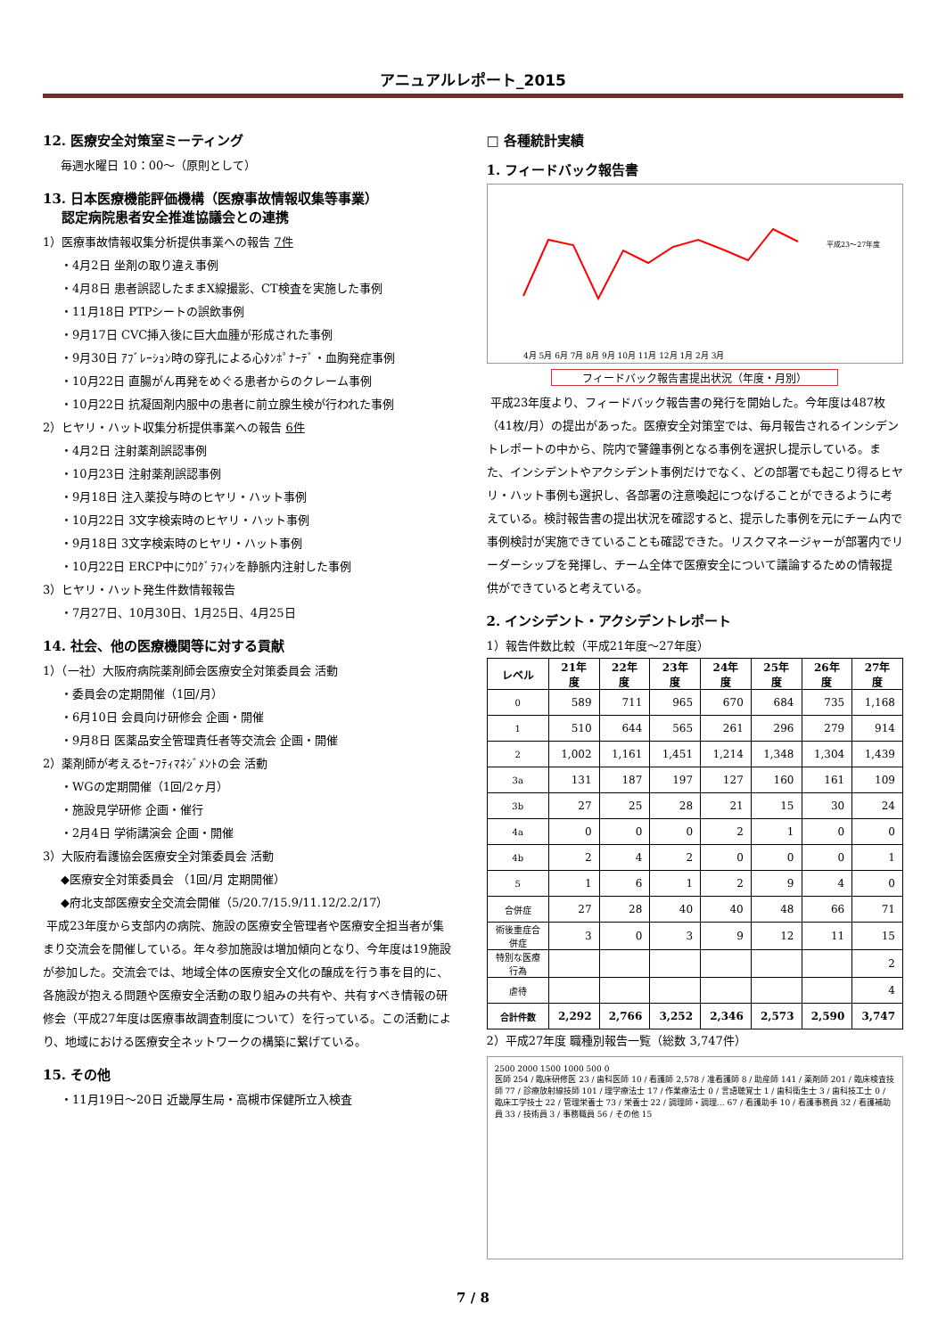アニュアルレポート_2015
12. 医療安全対策室ミーティング
毎週水曜日 10：00～（原則として）
13. 日本医療機能評価機構（医療事故情報収集等事業）
認定病院患者安全推進協議会との連携
1）医療事故情報収集分析提供事業への報告 7件
・4月2日 坐剤の取り違え事例
・4月8日 患者誤認したままX線撮影、CT検査を実施した事例
・11月18日 PTPシートの誤飲事例
・9月17日 CVC挿入後に巨大血腫が形成された事例
・9月30日 ｱﾌﾞﾚｰｼｮﾝ時の穿孔による心ﾀﾝﾎﾟﾅｰﾃﾞ・血胸発症事例
・10月22日 直腸がん再発をめぐる患者からのクレーム事例
・10月22日 抗凝固剤内服中の患者に前立腺生検が行われた事例
2）ヒヤリ・ハット収集分析提供事業への報告 6件
・4月2日 注射薬剤誤認事例
・10月23日 注射薬剤誤認事例
・9月18日 注入薬投与時のヒヤリ・ハット事例
・10月22日 3文字検索時のヒヤリ・ハット事例
・9月18日 3文字検索時のヒヤリ・ハット事例
・10月22日 ERCP中にｳﾛｸﾞﾗﾌｨﾝを静脈内注射した事例
3）ヒヤリ・ハット発生件数情報報告
・7月27日、10月30日、1月25日、4月25日
14. 社会、他の医療機関等に対する貢献
1）（一社）大阪府病院薬剤師会医療安全対策委員会 活動
・委員会の定期開催（1回/月）
・6月10日 会員向け研修会 企画・開催
・9月8日 医薬品安全管理責任者等交流会 企画・開催
2）薬剤師が考えるｾｰﾌﾃｨﾏﾈｼﾞﾒﾝﾄの会 活動
・WGの定期開催（1回/2ヶ月）
・施設見学研修 企画・催行
・2月4日 学術講演会 企画・開催
3）大阪府看護協会医療安全対策委員会 活動
◆医療安全対策委員会 （1回/月 定期開催）
◆府北支部医療安全交流会開催（5/20.7/15.9/11.12/2.2/17）
平成23年度から支部内の病院、施設の医療安全管理者や医療安全担当者が集まり交流会を開催している。年々参加施設は増加傾向となり、今年度は19施設が参加した。交流会では、地域全体の医療安全文化の醸成を行う事を目的に、各施設が抱える問題や医療安全活動の取り組みの共有や、共有すべき情報の研修会（平成27年度は医療事故調査制度について）を行っている。この活動により、地域における医療安全ネットワークの構築に繋げている。
15. その他
・11月19日～20日 近畿厚生局・高槻市保健所立入検査
□ 各種統計実績
1. フィードバック報告書
平成23〜27年度
4月 5月 6月 7月 8月 9月 10月 11月 12月 1月 2月 3月
フィードバック報告書提出状況（年度・月別）
平成23年度より、フィードバック報告書の発行を開始した。今年度は487枚（41枚/月）の提出があった。医療安全対策室では、毎月報告されるインシデントレポートの中から、院内で警鐘事例となる事例を選択し提示している。また、インシデントやアクシデント事例だけでなく、どの部署でも起こり得るヒヤリ・ハット事例も選択し、各部署の注意喚起につなげることができるように考えている。検討報告書の提出状況を確認すると、提示した事例を元にチーム内で事例検討が実施できていることも確認できた。リスクマネージャーが部署内でリーダーシップを発揮し、チーム全体で医療安全について議論するための情報提供ができていると考えている。
2. インシデント・アクシデントレポート
1）報告件数比較（平成21年度～27年度）
| レベル | 21年度 | 22年度 | 23年度 | 24年度 | 25年度 | 26年度 | 27年度 |
| --- | --- | --- | --- | --- | --- | --- | --- |
| 0 | 589 | 711 | 965 | 670 | 684 | 735 | 1,168 |
| 1 | 510 | 644 | 565 | 261 | 296 | 279 | 914 |
| 2 | 1,002 | 1,161 | 1,451 | 1,214 | 1,348 | 1,304 | 1,439 |
| 3a | 131 | 187 | 197 | 127 | 160 | 161 | 109 |
| 3b | 27 | 25 | 28 | 21 | 15 | 30 | 24 |
| 4a | 0 | 0 | 0 | 2 | 1 | 0 | 0 |
| 4b | 2 | 4 | 2 | 0 | 0 | 0 | 1 |
| 5 | 1 | 6 | 1 | 2 | 9 | 4 | 0 |
| 合併症 | 27 | 28 | 40 | 40 | 48 | 66 | 71 |
| 術後重症合併症 | 3 | 0 | 3 | 9 | 12 | 11 | 15 |
| 特別な医療行為 | | | | | | | 2 |
| 虐待 | | | | | | | 4 |
| 合計件数 | 2,292 | 2,766 | 3,252 | 2,346 | 2,573 | 2,590 | 3,747 |
2）平成27年度 職種別報告一覧（総数 3,747件）
2500 2000 1500 1000 500 0
医師 254 / 臨床研修医 23 / 歯科医師 10 / 看護師 2,578 / 准看護師 8 / 助産師 141 / 薬剤師 201 / 臨床検査技師 77 / 診療放射線技師 101 / 理学療法士 17 / 作業療法士 0 / 言語聴覚士 1 / 歯科衛生士 3 / 歯科技工士 0 / 臨床工学技士 22 / 管理栄養士 73 / 栄養士 22 / 調理師・調理… 67 / 看護助手 10 / 看護事務員 32 / 看護補助員 33 / 技術員 3 / 事務職員 56 / その他 15
7 / 8